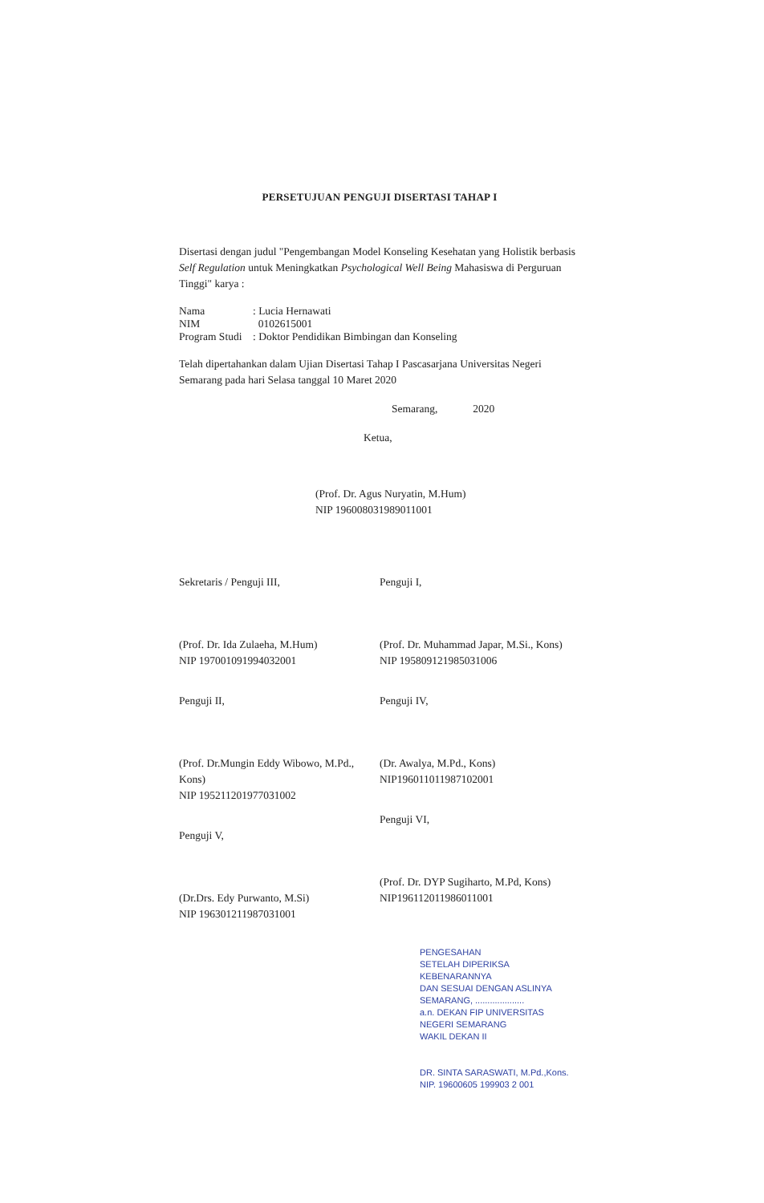PERSETUJUAN PENGUJI DISERTASI TAHAP I
Disertasi dengan judul "Pengembangan Model Konseling Kesehatan yang Holistik berbasis Self Regulation untuk Meningkatkan Psychological Well Being Mahasiswa di Perguruan Tinggi" karya :
Nama: Lucia Hernawati
NIM 0102615001
Program Studi: Doktor Pendidikan Bimbingan dan Konseling
Telah dipertahankan dalam Ujian Disertasi Tahap I Pascasarjana Universitas Negeri Semarang pada hari Selasa tanggal 10 Maret 2020
Semarang, 2020
Ketua,
(Prof. Dr. Agus Nuryatin, M.Hum)
NIP 196008031989011001
Sekretaris / Penguji III,
(Prof. Dr. Ida Zulaeha, M.Hum)
NIP 197001091994032001
Penguji II,
(Prof. Dr.Mungin Eddy Wibowo, M.Pd., Kons)
NIP 195211201977031002
Penguji V,
(Dr.Drs. Edy Purwanto, M.Si)
NIP 196301211987031001
Penguji I,
(Prof. Dr. Muhammad Japar, M.Si., Kons)
NIP 195809121985031006
Penguji IV,
(Dr. Awalya, M.Pd., Kons)
NIP196011011987102001
Penguji VI,
(Prof. Dr. DYP Sugiharto, M.Pd, Kons)
NIP196112011986011001
PENGESAHAN
SETELAH DIPERIKSA KEBENARANNYA
DAN SESUAI DENGAN ASLINYA
SEMARANG, ....................
a.n. DEKAN FIP UNIVERSITAS NEGERI SEMARANG
WAKIL DEKAN II
DR. SINTA SARASWATI, M.Pd.,Kons.
NIP. 19600605 199903 2 001